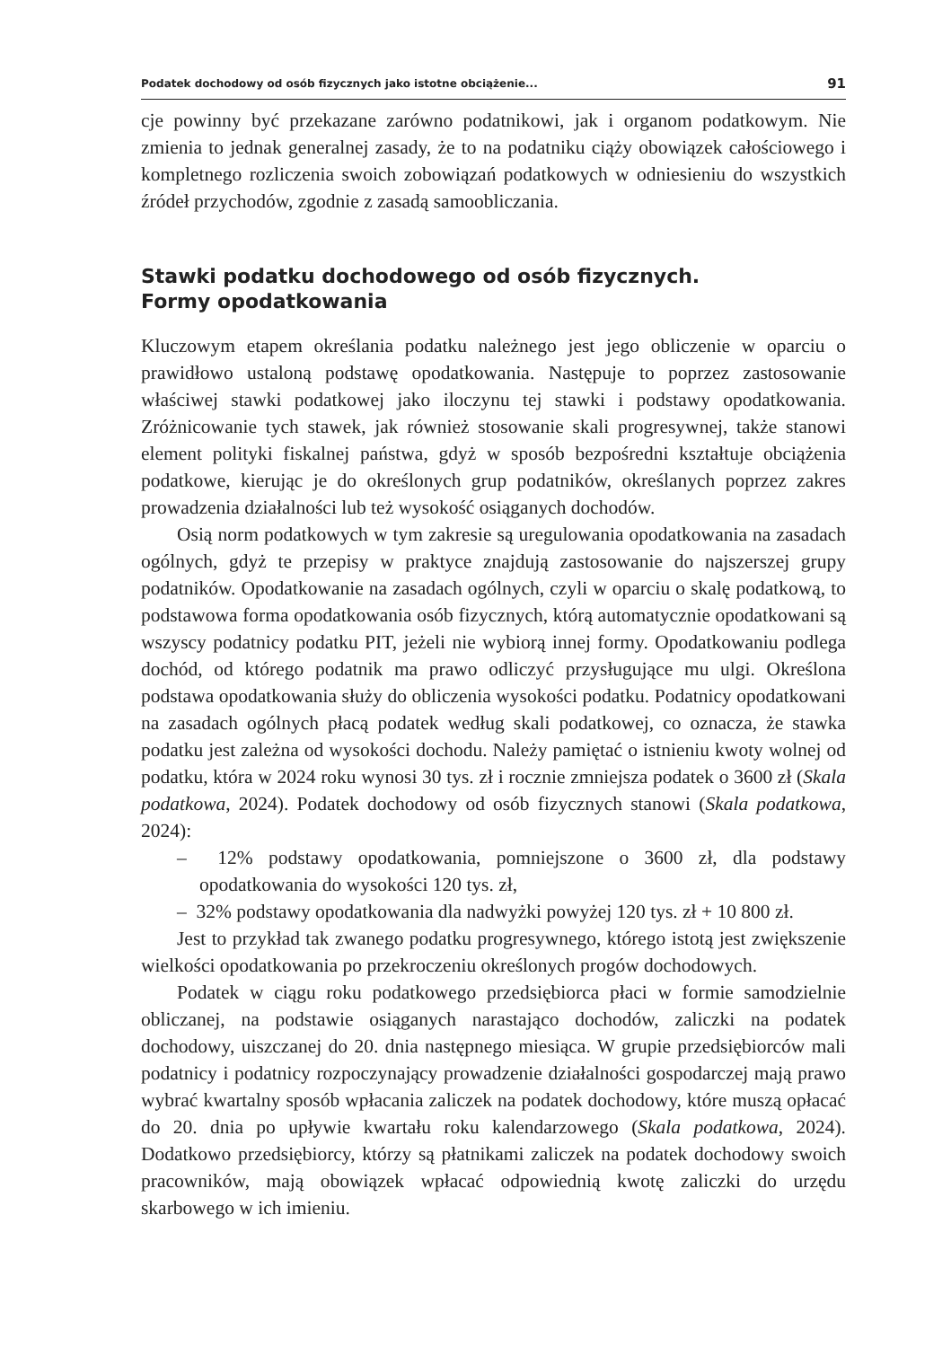Podatek dochodowy od osób fizycznych jako istotne obciążenie... 91
cje powinny być przekazane zarówno podatnikowi, jak i organom podatkowym. Nie zmienia to jednak generalnej zasady, że to na podatniku ciąży obowiązek całościowego i kompletnego rozliczenia swoich zobowiązań podatkowych w odniesieniu do wszystkich źródeł przychodów, zgodnie z zasadą samoobliczania.
Stawki podatku dochodowego od osób fizycznych.
Formy opodatkowania
Kluczowym etapem określania podatku należnego jest jego obliczenie w oparciu o prawidłowo ustaloną podstawę opodatkowania. Następuje to poprzez zastosowanie właściwej stawki podatkowej jako iloczynu tej stawki i podstawy opodatkowania. Zróżnicowanie tych stawek, jak również stosowanie skali progresywnej, także stanowi element polityki fiskalnej państwa, gdyż w sposób bezpośredni kształtuje obciążenia podatkowe, kierując je do określonych grup podatników, określanych poprzez zakres prowadzenia działalności lub też wysokość osiąganych dochodów.
Osią norm podatkowych w tym zakresie są uregulowania opodatkowania na zasadach ogólnych, gdyż te przepisy w praktyce znajdują zastosowanie do najszerszej grupy podatników. Opodatkowanie na zasadach ogólnych, czyli w oparciu o skalę podatkową, to podstawowa forma opodatkowania osób fizycznych, którą automatycznie opodatkowani są wszyscy podatnicy podatku PIT, jeżeli nie wybiorą innej formy. Opodatkowaniu podlega dochód, od którego podatnik ma prawo odliczyć przysługujące mu ulgi. Określona podstawa opodatkowania służy do obliczenia wysokości podatku. Podatnicy opodatkowani na zasadach ogólnych płacą podatek według skali podatkowej, co oznacza, że stawka podatku jest zależna od wysokości dochodu. Należy pamiętać o istnieniu kwoty wolnej od podatku, która w 2024 roku wynosi 30 tys. zł i rocznie zmniejsza podatek o 3600 zł (Skala podatkowa, 2024). Podatek dochodowy od osób fizycznych stanowi (Skala podatkowa, 2024):
– 12% podstawy opodatkowania, pomniejszone o 3600 zł, dla podstawy opodatkowania do wysokości 120 tys. zł,
– 32% podstawy opodatkowania dla nadwyżki powyżej 120 tys. zł + 10 800 zł.
Jest to przykład tak zwanego podatku progresywnego, którego istotą jest zwiększenie wielkości opodatkowania po przekroczeniu określonych progów dochodowych.
Podatek w ciągu roku podatkowego przedsiębiorca płaci w formie samodzielnie obliczanej, na podstawie osiąganych narastająco dochodów, zaliczki na podatek dochodowy, uiszczanej do 20. dnia następnego miesiąca. W grupie przedsiębiorców mali podatnicy i podatnicy rozpoczynający prowadzenie działalności gospodarczej mają prawo wybrać kwartalny sposób wpłacania zaliczek na podatek dochodowy, które muszą opłacać do 20. dnia po upływie kwartału roku kalendarzowego (Skala podatkowa, 2024). Dodatkowo przedsiębiorcy, którzy są płatnikami zaliczek na podatek dochodowy swoich pracowników, mają obowiązek wpłacać odpowiednią kwotę zaliczki do urzędu skarbowego w ich imieniu.